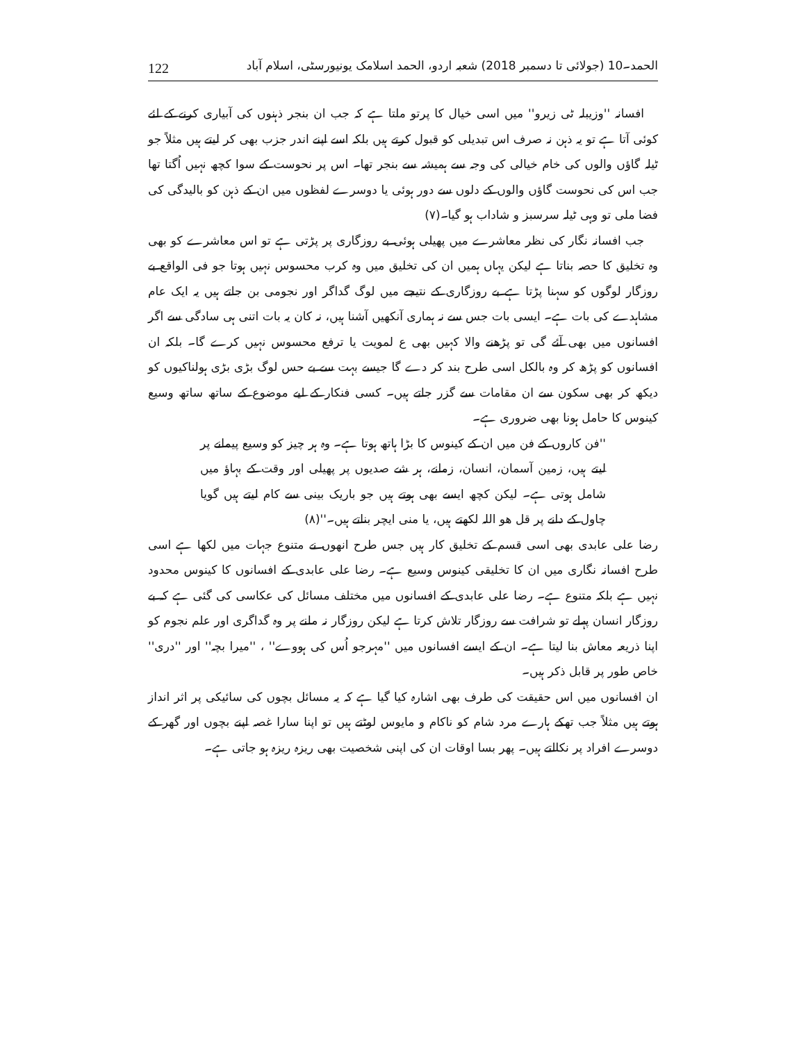122 الحمد۔10 (جولائی تا دسمبر 2018) شعبہ اردو، الحمد اسلامک یونیورسٹی، اسلام آباد
افسانہ ''وزیبلہ ٹی زیرو'' میں اسی خیال کا پرتو ملتا ہے کہ جب ان بنجر ذہنوں کی آبیاری کرنے کے لئے کوئی آتا ہے تو یہ ذہن نہ صرف اس تبدیلی کو قبول کرتے ہیں بلکہ اسے اپنے اندر جزب بھی کر لیتے ہیں مثلاً جو ٹیلہ گاؤں والوں کی خام خیالی کی وجہ سے ہمیشہ سے بنجر تھا۔ اس پر نحوست کے سوا کچھ نہیں اُگتا تھا جب اس کی نحوست گاؤں والوں کے دلوں سے دور ہوئی یا دوسرے لفظوں میں ان کے ذہن کو بالیدگی کی فضا ملی تو وہی ٹیلہ سرسبز و شاداب ہو گیا۔(۷)
جب افسانہ نگار کی نظر معاشرے میں پھیلی ہوئی بے روزگاری پر پڑتی ہے تو اس معاشرے کو بھی وہ تخلیق کا حصہ بناتا ہے لیکن یہاں ہمیں ان کی تخلیق میں وہ کرب محسوس نہیں ہوتا جو فی الواقع بے روزگار لوگوں کو سہنا پڑتا ہے بے روزگاری کے نتیجے میں لوگ گداگر اور نجومی بن جاتے ہیں یہ ایک عام مشاہدے کی بات ہے۔ ایسی بات جس سے نہ ہماری آنکھیں آشنا ہیں، نہ کان یہ بات اتنی ہی سادگی سے اگر افسانوں میں بھی آئے گی تو پڑھنے والا کہیں بھی ع لمویت یا ترفع محسوس نہیں کرے گا۔ بلکہ ان افسانوں کو پڑھ کر وہ بالکل اسی طرح بند کر دے گا جیسے بہت سے بے حس لوگ بڑی بڑی ہولناکیوں کو دیکھ کر بھی سکون سے ان مقامات سے گزر جاتے ہیں۔ کسی فنکار کے لیے موضوع کے ساتھ ساتھ وسیع کینوس کا حامل ہونا بھی ضروری ہے۔
''فن کاروں کے فن میں ان کے کینوس کا بڑا ہاتھ ہوتا ہے۔ وہ ہر چیز کو وسیع پیمانے پر لیتے ہیں، زمین آسمان، انسان، زمانے، ہر شے صدیوں پر پھیلی اور وقت کے بہاؤ میں شامل ہوتی ہے۔ لیکن کچھ ایسے بھی ہوتے ہیں جو باریک بینی سے کام لیتے ہیں گویا چاول کے دانے پر قل ھو اللہ لکھتے ہیں، یا منی ایچر بناتے ہیں۔''(۸)
رضا علی عابدی بھی اسی قسم کے تخلیق کار ہیں جس طرح انھوں نے متنوع جہات میں لکھا ہے اسی طرح افسانہ نگاری میں ان کا تخلیقی کینوس وسیع ہے۔ رضا علی عابدی کے افسانوں کا کینوس محدود نہیں ہے بلکہ متنوع ہے۔ رضا علی عابدی کے افسانوں میں مختلف مسائل کی عکاسی کی گئی ہے کہ بے روزگار انسان پہلے تو شرافت سے روزگار تلاش کرتا ہے لیکن روزگار نہ ملنے پر وہ گداگری اور علم نجوم کو اپنا ذریعہ معاش بنا لیتا ہے۔ ان کے ایسے افسانوں میں ''مہرجو اُس کی ہووے'' ، ''میرا بچہ'' اور ''دری'' خاص طور پر قابل ذکر ہیں۔
ان افسانوں میں اس حقیقت کی طرف بھی اشارہ کیا گیا ہے کہ یہ مسائل بچوں کی سائیکی پر اثر انداز ہوتے ہیں مثلاً جب تھکے ہارے مرد شام کو ناکام و مایوس لوٹتے ہیں تو اپنا سارا غصہ اپنے بچوں اور گھر کے دوسرے افراد پر نکالتے ہیں۔ پھر بسا اوقات ان کی اپنی شخصیت بھی ریزہ ریزہ ہو جاتی ہے۔